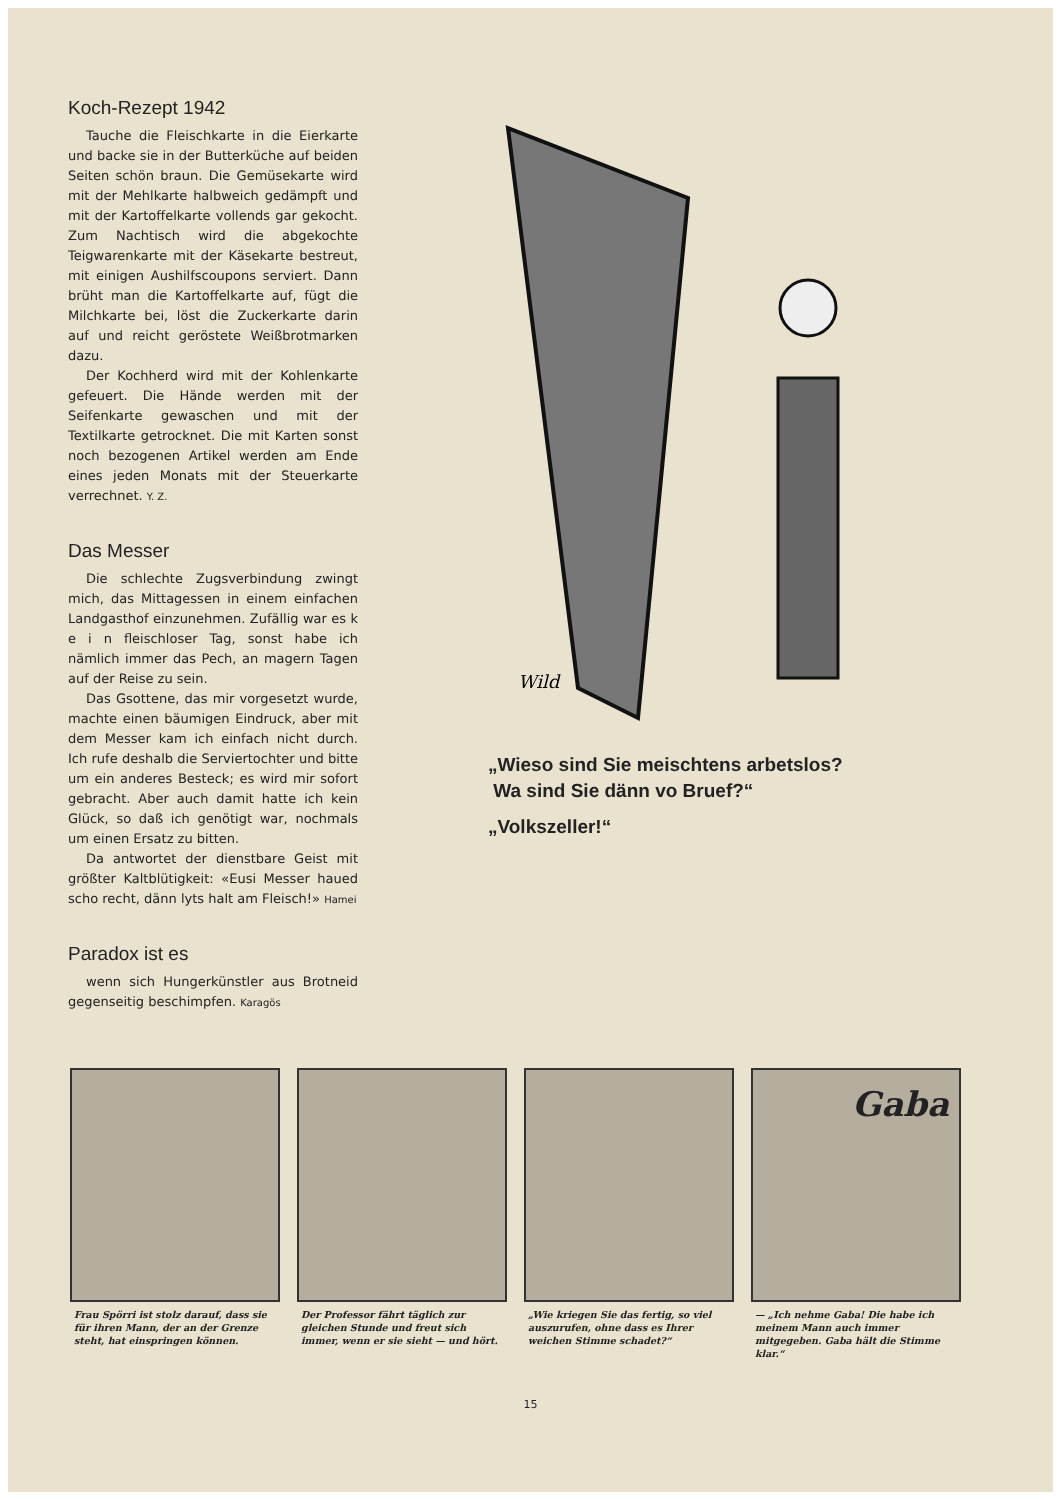Koch-Rezept 1942
Tauche die Fleischkarte in die Eierkarte und backe sie in der Butterküche auf beiden Seiten schön braun. Die Gemüsekarte wird mit der Mehlkarte halbweich gedämpft und mit der Kartoffelkarte vollends gar gekocht. Zum Nachtisch wird die abgekochte Teigwarenkarte mit der Käsekarte bestreut, mit einigen Aushilfscoupons serviert. Dann brüht man die Kartoffelkarte auf, fügt die Milchkarte bei, löst die Zuckerkarte darin auf und reicht geröstete Weißbrotmarken dazu.
Der Kochherd wird mit der Kohlenkarte gefeuert. Die Hände werden mit der Seifenkarte gewaschen und mit der Textilkarte getrocknet. Die mit Karten sonst noch bezogenen Artikel werden am Ende eines jeden Monats mit der Steuerkarte verrechnet. Y. Z.
Das Messer
Die schlechte Zugsverbindung zwingt mich, das Mittagessen in einem einfachen Landgasthof einzunehmen. Zufällig war es k e i n fleischloser Tag, sonst habe ich nämlich immer das Pech, an magern Tagen auf der Reise zu sein.
Das Gsottene, das mir vorgesetzt wurde, machte einen bäumigen Eindruck, aber mit dem Messer kam ich einfach nicht durch. Ich rufe deshalb die Serviertochter und bitte um ein anderes Besteck; es wird mir sofort gebracht. Aber auch damit hatte ich kein Glück, so daß ich genötigt war, nochmals um einen Ersatz zu bitten.
Da antwortet der dienstbare Geist mit größter Kaltblütigkeit: «Eusi Messer haued scho recht, dänn lyts halt am Fleisch!» Hamei
Paradox ist es
wenn sich Hungerkünstler aus Brotneid gegenseitig beschimpfen. Karagös
Wild
„Wieso sind Sie meischtens arbetslos?
Wa sind Sie dänn vo Bruef?“
„Volkszeller!“
Frau Spörri ist stolz darauf, dass sie für ihren Mann, der an der Grenze steht, hat einspringen können.
Der Professor fährt täglich zur gleichen Stunde und freut sich immer, wenn er sie sieht — und hört.
„Wie kriegen Sie das fertig, so viel auszurufen, ohne dass es Ihrer weichen Stimme schadet?“
Gaba
— „Ich nehme Gaba! Die habe ich meinem Mann auch immer mitgegeben. Gaba hält die Stimme klar.“
15